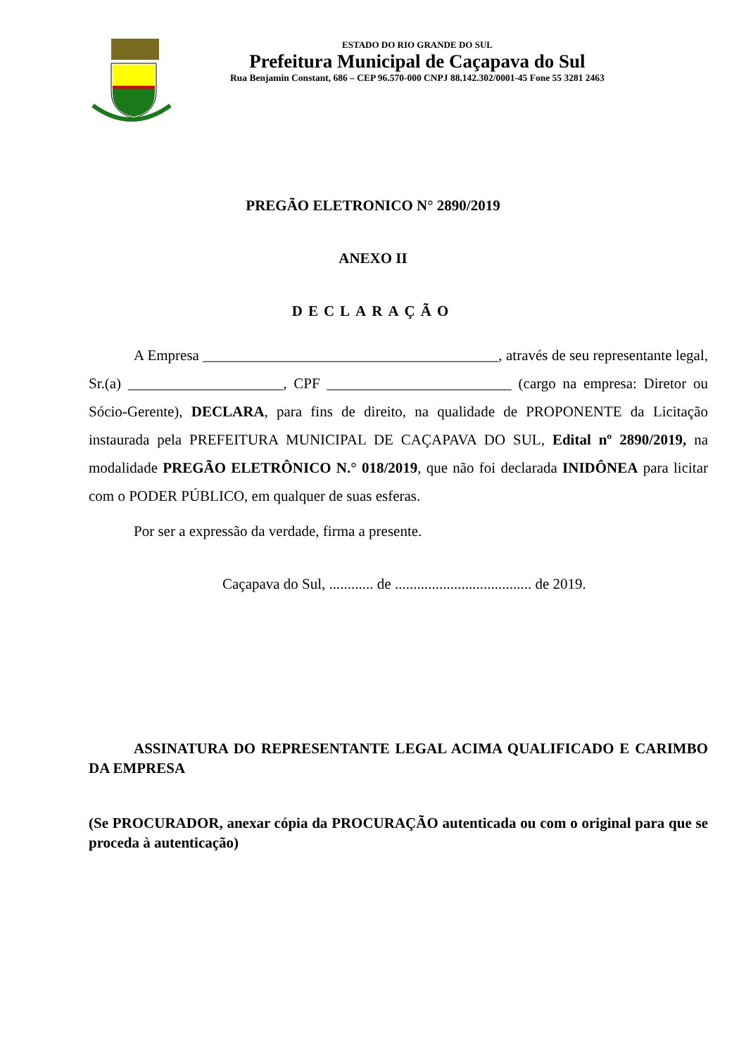ESTADO DO RIO GRANDE DO SUL
Prefeitura Municipal de Caçapava do Sul
Rua Benjamin Constant, 686 – CEP 96.570-000 CNPJ 88.142.302/0001-45 Fone 55 3281 2463
PREGÃO ELETRONICO N° 2890/2019
ANEXO II
DECLARAÇÃO
A Empresa ________________________________________, através de seu representante legal, Sr.(a) _____________________, CPF _________________________ (cargo na empresa: Diretor ou Sócio-Gerente), DECLARA, para fins de direito, na qualidade de PROPONENTE da Licitação instaurada pela PREFEITURA MUNICIPAL DE CAÇAPAVA DO SUL, Edital nº 2890/2019, na modalidade PREGÃO ELETRÔNICO N.° 018/2019, que não foi declarada INIDÔNEA para licitar com o PODER PÚBLICO, em qualquer de suas esferas.
Por ser a expressão da verdade, firma a presente.
Caçapava do Sul, ............ de ..................................... de 2019.
ASSINATURA DO REPRESENTANTE LEGAL ACIMA QUALIFICADO E CARIMBO DA EMPRESA
(Se PROCURADOR, anexar cópia da PROCURAÇÃO autenticada ou com o original para que se proceda à autenticação)